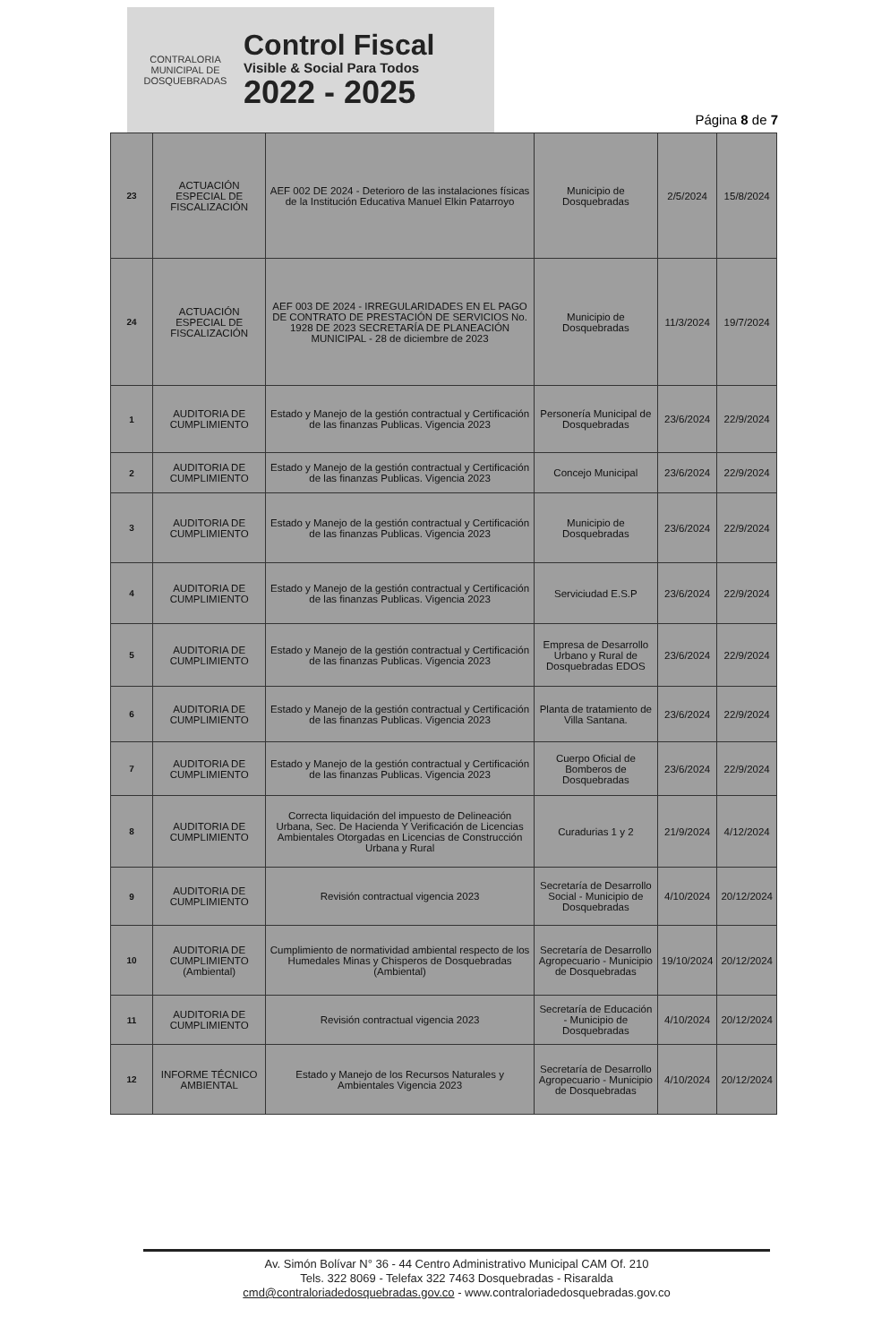CONTRALORIA
MUNICIPAL DE DOSQUEBRADAS
Control Fiscal
Visible & Social Para Todos
2022 - 2025
Página 8 de 7
| 23 | ACTUACIÓN ESPECIAL DE FISCALIZACIÓN | AEF 002 DE 2024 - Deterioro de las instalaciones físicas de la Institución Educativa Manuel Elkin Patarroyo | Municipio de Dosquebradas | 2/5/2024 | 15/8/2024 |
| 24 | ACTUACIÓN ESPECIAL DE FISCALIZACIÓN | AEF 003 DE 2024 - IRREGULARIDADES EN EL PAGO DE CONTRATO DE PRESTACIÓN DE SERVICIOS No. 1928 DE 2023 SECRETARÍA DE PLANEACIÓN MUNICIPAL - 28 de diciembre de 2023 | Municipio de Dosquebradas | 11/3/2024 | 19/7/2024 |
| 1 | AUDITORIA DE CUMPLIMIENTO | Estado y Manejo de la gestión contractual y Certificación de las finanzas Publicas. Vigencia 2023 | Personería Municipal de Dosquebradas | 23/6/2024 | 22/9/2024 |
| 2 | AUDITORIA DE CUMPLIMIENTO | Estado y Manejo de la gestión contractual y Certificación de las finanzas Publicas. Vigencia 2023 | Concejo Municipal | 23/6/2024 | 22/9/2024 |
| 3 | AUDITORIA DE CUMPLIMIENTO | Estado y Manejo de la gestión contractual y Certificación de las finanzas Publicas. Vigencia 2023 | Municipio de Dosquebradas | 23/6/2024 | 22/9/2024 |
| 4 | AUDITORIA DE CUMPLIMIENTO | Estado y Manejo de la gestión contractual y Certificación de las finanzas Publicas. Vigencia 2023 | Serviciudad E.S.P | 23/6/2024 | 22/9/2024 |
| 5 | AUDITORIA DE CUMPLIMIENTO | Estado y Manejo de la gestión contractual y Certificación de las finanzas Publicas. Vigencia 2023 | Empresa de Desarrollo Urbano y Rural de Dosquebradas EDOS | 23/6/2024 | 22/9/2024 |
| 6 | AUDITORIA DE CUMPLIMIENTO | Estado y Manejo de la gestión contractual y Certificación de las finanzas Publicas. Vigencia 2023 | Planta de tratamiento de Villa Santana. | 23/6/2024 | 22/9/2024 |
| 7 | AUDITORIA DE CUMPLIMIENTO | Estado y Manejo de la gestión contractual y Certificación de las finanzas Publicas. Vigencia 2023 | Cuerpo Oficial de Bomberos de Dosquebradas | 23/6/2024 | 22/9/2024 |
| 8 | AUDITORIA DE CUMPLIMIENTO | Correcta liquidación del impuesto de Delineación Urbana, Sec. De Hacienda Y Verificación de Licencias Ambientales Otorgadas en Licencias de Construcción Urbana y Rural | Curadurias 1 y 2 | 21/9/2024 | 4/12/2024 |
| 9 | AUDITORIA DE CUMPLIMIENTO | Revisión contractual vigencia 2023 | Secretaría de Desarrollo Social - Municipio de Dosquebradas | 4/10/2024 | 20/12/2024 |
| 10 | AUDITORIA DE CUMPLIMIENTO (Ambiental) | Cumplimiento de normatividad ambiental respecto de los Humedales Minas y Chisperos de Dosquebradas (Ambiental) | Secretaría de Desarrollo Agropecuario - Municipio de Dosquebradas | 19/10/2024 | 20/12/2024 |
| 11 | AUDITORIA DE CUMPLIMIENTO | Revisión contractual vigencia 2023 | Secretaría de Educación - Municipio de Dosquebradas | 4/10/2024 | 20/12/2024 |
| 12 | INFORME TÉCNICO AMBIENTAL | Estado y Manejo de los Recursos Naturales y Ambientales Vigencia 2023 | Secretaría de Desarrollo Agropecuario - Municipio de Dosquebradas | 4/10/2024 | 20/12/2024 |
Av. Simón Bolívar N° 36 - 44 Centro Administrativo Municipal CAM Of. 210
Tels. 322 8069 - Telefax 322 7463 Dosquebradas - Risaralda
cmd@contraloriadedosquebradas.gov.co - www.contraloriadedosquebradas.gov.co